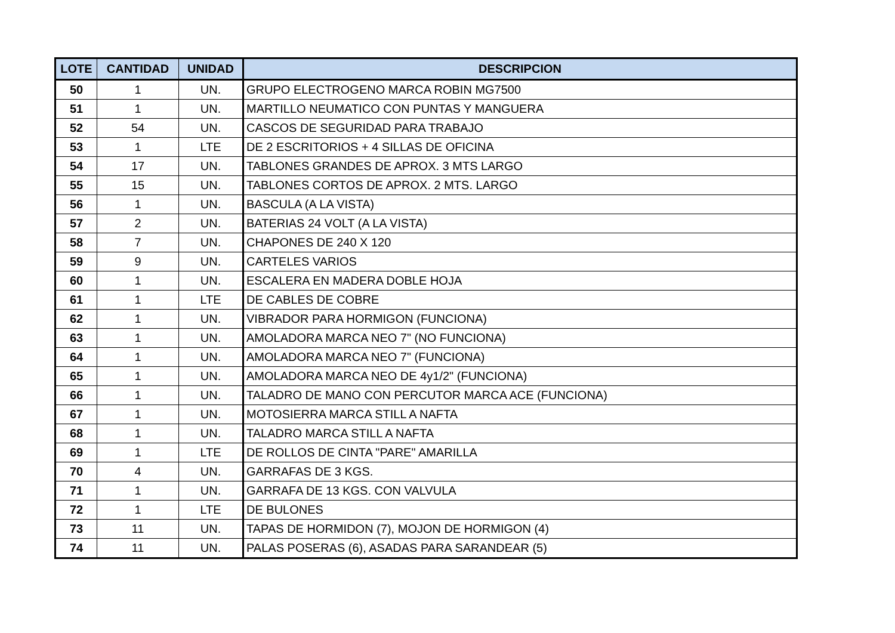| LOTE | CANTIDAD | UNIDAD | DESCRIPCION |
| --- | --- | --- | --- |
| 50 | 1 | UN. | GRUPO ELECTROGENO MARCA ROBIN MG7500 |
| 51 | 1 | UN. | MARTILLO NEUMATICO CON PUNTAS Y MANGUERA |
| 52 | 54 | UN. | CASCOS DE SEGURIDAD PARA TRABAJO |
| 53 | 1 | LTE | DE 2 ESCRITORIOS + 4 SILLAS DE OFICINA |
| 54 | 17 | UN. | TABLONES GRANDES DE APROX. 3 MTS LARGO |
| 55 | 15 | UN. | TABLONES CORTOS DE APROX. 2 MTS. LARGO |
| 56 | 1 | UN. | BASCULA (A LA VISTA) |
| 57 | 2 | UN. | BATERIAS 24 VOLT (A LA VISTA) |
| 58 | 7 | UN. | CHAPONES DE 240 X 120 |
| 59 | 9 | UN. | CARTELES VARIOS |
| 60 | 1 | UN. | ESCALERA EN MADERA DOBLE HOJA |
| 61 | 1 | LTE | DE CABLES DE COBRE |
| 62 | 1 | UN. | VIBRADOR PARA HORMIGON (FUNCIONA) |
| 63 | 1 | UN. | AMOLADORA MARCA NEO 7" (NO FUNCIONA) |
| 64 | 1 | UN. | AMOLADORA MARCA NEO 7" (FUNCIONA) |
| 65 | 1 | UN. | AMOLADORA MARCA NEO DE 4y1/2" (FUNCIONA) |
| 66 | 1 | UN. | TALADRO DE MANO CON PERCUTOR MARCA ACE (FUNCIONA) |
| 67 | 1 | UN. | MOTOSIERRA MARCA STILL A NAFTA |
| 68 | 1 | UN. | TALADRO MARCA STILL A NAFTA |
| 69 | 1 | LTE | DE ROLLOS DE CINTA "PARE" AMARILLA |
| 70 | 4 | UN. | GARRAFAS DE 3 KGS. |
| 71 | 1 | UN. | GARRAFA DE 13 KGS. CON VALVULA |
| 72 | 1 | LTE | DE BULONES |
| 73 | 11 | UN. | TAPAS DE HORMIDON (7), MOJON DE HORMIGON (4) |
| 74 | 11 | UN. | PALAS POSERAS (6), ASADAS PARA SARANDEAR (5) |